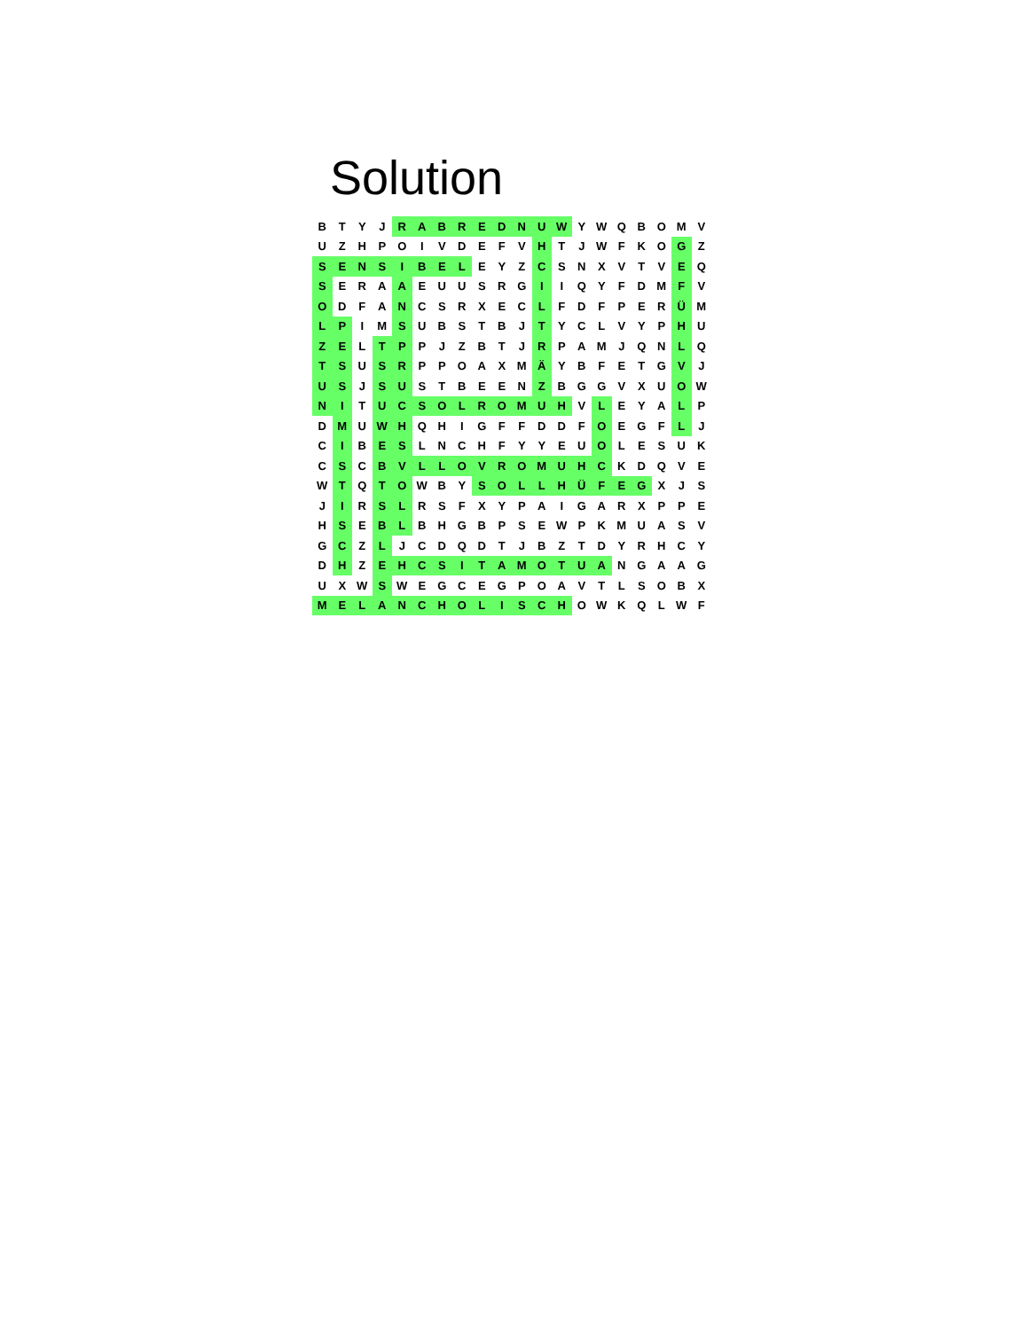Solution
| B | T | Y | J | R | A | B | R | E | D | N | U | W | Y | W | Q | B | O | M | V |
| U | Z | H | P | O | I | V | D | E | F | V | H | T | J | W | F | K | O | G | Z |
| S | E | N | S | I | B | E | L | E | Y | Z | C | S | N | X | V | T | V | E | Q |
| S | E | R | A | A | E | U | U | S | R | G | I | I | Q | Y | F | D | M | F | V |
| O | D | F | A | N | C | S | R | X | E | C | L | F | D | F | P | E | R | Ü | M |
| L | P | I | M | S | U | B | S | T | B | J | T | Y | C | L | V | Y | P | H | U |
| Z | E | L | T | P | P | J | Z | B | T | J | R | P | A | M | J | Q | N | L | Q |
| T | S | U | S | R | P | P | O | A | X | M | Ä | Y | B | F | E | T | G | V | J |
| U | S | J | S | U | S | T | B | E | E | N | Z | B | G | G | V | X | U | O | W |
| N | I | T | U | C | S | O | L | R | O | M | U | H | V | L | E | Y | A | L | P |
| D | M | U | W | H | Q | H | I | G | F | F | D | D | F | O | E | G | F | L | J |
| C | I | B | E | S | L | N | C | H | F | Y | Y | E | U | O | L | E | S | U | K |
| C | S | C | B | V | L | L | O | V | R | O | M | U | H | C | K | D | Q | V | E |
| W | T | Q | T | O | W | B | Y | S | O | L | L | H | Ü | F | E | G | X | J | S |
| J | I | R | S | L | R | S | F | X | Y | P | A | I | G | A | R | X | P | P | E |
| H | S | E | B | L | B | H | G | B | P | S | E | W | P | K | M | U | A | S | V |
| G | C | Z | L | J | C | D | Q | D | T | J | B | Z | T | D | Y | R | H | C | Y |
| D | H | Z | E | H | C | S | I | T | A | M | O | T | U | A | N | G | A | A | G |
| U | X | W | S | W | E | G | C | E | G | P | O | A | V | T | L | S | O | B | X |
| M | E | L | A | N | C | H | O | L | I | S | C | H | O | W | K | Q | L | W | F |